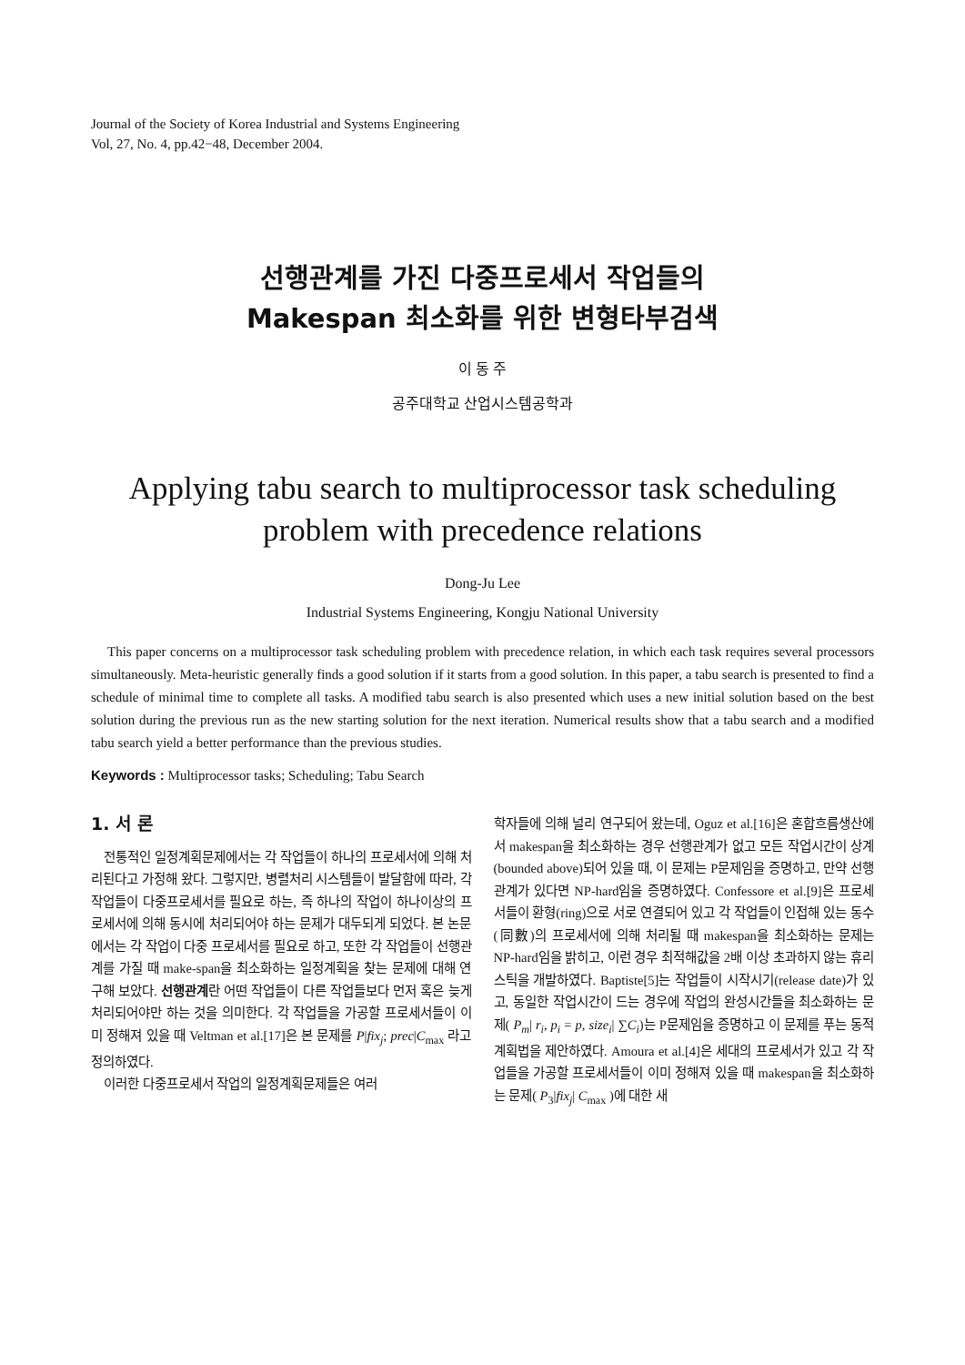Journal of the Society of Korea Industrial and Systems Engineering
Vol, 27, No. 4, pp.42−48, December 2004.
선행관계를 가진 다중프로세서 작업들의
Makespan 최소화를 위한 변형타부검색
이 동 주
공주대학교 산업시스템공학과
Applying tabu search to multiprocessor task scheduling problem with precedence relations
Dong-Ju Lee
Industrial Systems Engineering, Kongju National University
This paper concerns on a multiprocessor task scheduling problem with precedence relation, in which each task requires several processors simultaneously. Meta-heuristic generally finds a good solution if it starts from a good solution. In this paper, a tabu search is presented to find a schedule of minimal time to complete all tasks. A modified tabu search is also presented which uses a new initial solution based on the best solution during the previous run as the new starting solution for the next iteration. Numerical results show that a tabu search and a modified tabu search yield a better performance than the previous studies.
Keywords : Multiprocessor tasks; Scheduling; Tabu Search
1. 서 론
전통적인 일정계획문제에서는 각 작업들이 하나의 프로세서에 의해 처리된다고 가정해 왔다. 그렇지만, 병렬처리 시스템들이 발달함에 따라, 각 작업들이 다중프로세서를 필요로 하는, 즉 하나의 작업이 하나이상의 프로세서에 의해 동시에 처리되어야 하는 문제가 대두되게 되었다. 본 논문에서는 각 작업이 다중 프로세서를 필요로 하고, 또한 각 작업들이 선행관계를 가질 때 make-span을 최소화하는 일정계획을 찾는 문제에 대해 연구해 보았다. 선행관계란 어떤 작업들이 다른 작업들보다 먼저 혹은 늦게 처리되어야만 하는 것을 의미한다. 각 작업들을 가공할 프로세서들이 이미 정해져 있을 때 Veltman et al.[17]은 본 문제를 P|fix<sub>j</sub>; prec|C<sub>max</sub> 라고 정의하였다.
이러한 다중프로세서 작업의 일정계획문제들은 여러
학자들에 의해 널리 연구되어 왔는데, Oguz et al.[16]은 혼합흐름생산에서 makespan을 최소화하는 경우 선행관계가 없고 모든 작업시간이 상계(bounded above)되어 있을 때, 이 문제는 P문제임을 증명하고, 만약 선행관계가 있다면 NP-hard임을 증명하였다. Confessore et al.[9]은 프로세서들이 환형(ring)으로 서로 연결되어 있고 각 작업들이 인접해 있는 동수(同數)의 프로세서에 의해 처리될 때 makespan을 최소화하는 문제는 NP-hard임을 밝히고, 이런 경우 최적해값을 2배 이상 초과하지 않는 휴리스틱을 개발하였다. Baptiste[5]는 작업들이 시작시기(release date)가 있고, 동일한 작업시간이 드는 경우에 작업의 완성시간들을 최소화하는 문제( P<sub>m</sub>| r<sub>i</sub>, p<sub>i</sub> = p, size<sub>i</sub>| ∑C<sub>i</sub>)는 P문제임을 증명하고 이 문제를 푸는 동적계획법을 제안하였다. Amoura et al.[4]은 세대의 프로세서가 있고 각 작업들을 가공할 프로세서들이 이미 정해져 있을 때 makespan을 최소화하는 문제( P<sub>3</sub>|fix<sub>j</sub>| C<sub>max</sub> )에 대한 새